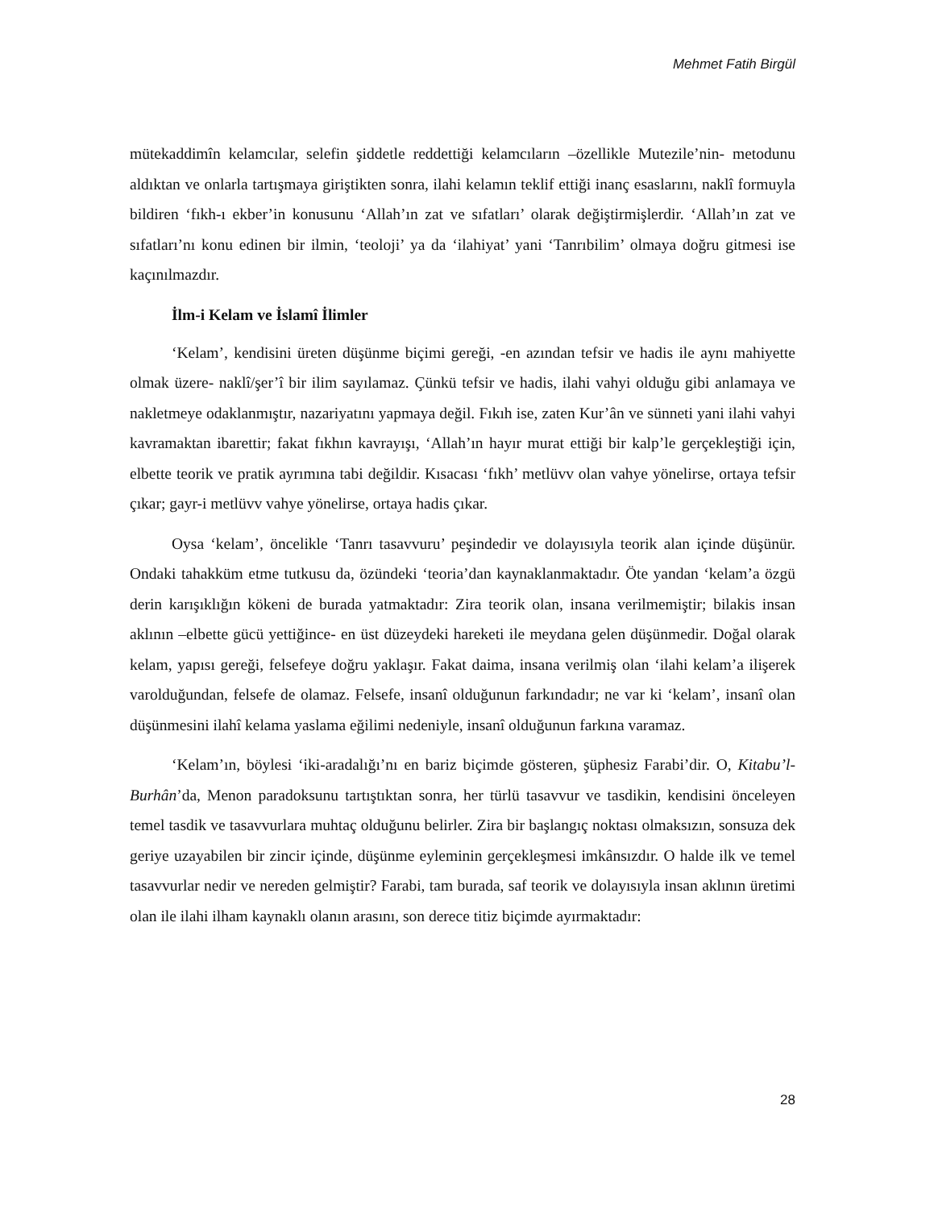Mehmet Fatih Birgül
mütekaddimîn kelamcılar, selefin şiddetle reddettiği kelamcıların –özellikle Mutezile’nin- metodunu aldıktan ve onlarla tartışmaya giriştikten sonra, ilahi kelamın teklif ettiği inanç esaslarını, naklî formuyla bildiren ‘fıkh-ı ekber’in konusunu ‘Allah’ın zat ve sıfatları’ olarak değiştirmişlerdir. ‘Allah’ın zat ve sıfatları’nı konu edinen bir ilmin, ‘teoloji’ ya da ‘ilahiyat’ yani ‘Tanrıbilim’ olmaya doğru gitmesi ise kaçınılmazdır.
İlm-i Kelam ve İslamî İlimler
‘Kelam’, kendisini üreten düşünme biçimi gereği, -en azından tefsir ve hadis ile aynı mahiyette olmak üzere- naklî/şer’î bir ilim sayılamaz. Çünkü tefsir ve hadis, ilahi vahyi olduğu gibi anlamaya ve nakletmeye odaklanmıştır, nazariyatını yapmaya değil. Fıkıh ise, zaten Kur’ân ve sünneti yani ilahi vahyi kavramaktan ibarettir; fakat fıkhın kavrayışı, ‘Allah’ın hayır murat ettiği bir kalp’le gerçekleştiği için, elbette teorik ve pratik ayrımına tabi değildir. Kısacası ‘fıkh’ metlüvv olan vahye yönelirse, ortaya tefsir çıkar; gayr-i metlüvv vahye yönelirse, ortaya hadis çıkar.
Oysa ‘kelam’, öncelikle ‘Tanrı tasavvuru’ peşindedir ve dolayısıyla teorik alan içinde düşünür. Ondaki tahakküm etme tutkusu da, özündeki ‘teoria’dan kaynaklanmaktadır. Öte yandan ‘kelam’a özgü derin karışıklığın kökeni de burada yatmaktadır: Zira teorik olan, insana verilmemiştir; bilakis insan aklının –elbette gücü yettiğince- en üst düzeydeki hareketi ile meydana gelen düşünmedir. Doğal olarak kelam, yapısı gereği, felsefeye doğru yaklaşır. Fakat daima, insana verilmiş olan ‘ilahi kelam’a ilişerek varolduğundan, felsefe de olamaz. Felsefe, insanî olduğunun farkındadır; ne var ki ‘kelam’, insanî olan düşünmesini ilahî kelama yaslama eğilimi nedeniyle, insanî olduğunun farkına varamaz.
‘Kelam’ın, böylesi ‘iki-aradalığı’nı en bariz biçimde gösteren, şüphesiz Farabi’dir. O, Kitabu’l-Burhân’da, Menon paradoksunu tartıştıktan sonra, her türlü tasavvur ve tasdikin, kendisini önceleyen temel tasdik ve tasavvurlara muhtaç olduğunu belirler. Zira bir başlangıç noktası olmaksızın, sonsuza dek geriye uzayabilen bir zincir içinde, düşünme eyleminin gerçekleşmesi imkânsızdır. O halde ilk ve temel tasavvurlar nedir ve nereden gelmiştir? Farabi, tam burada, saf teorik ve dolayısıyla insan aklının üretimi olan ile ilahi ilham kaynaklı olanın arasını, son derece titiz biçimde ayırmaktadır:
28